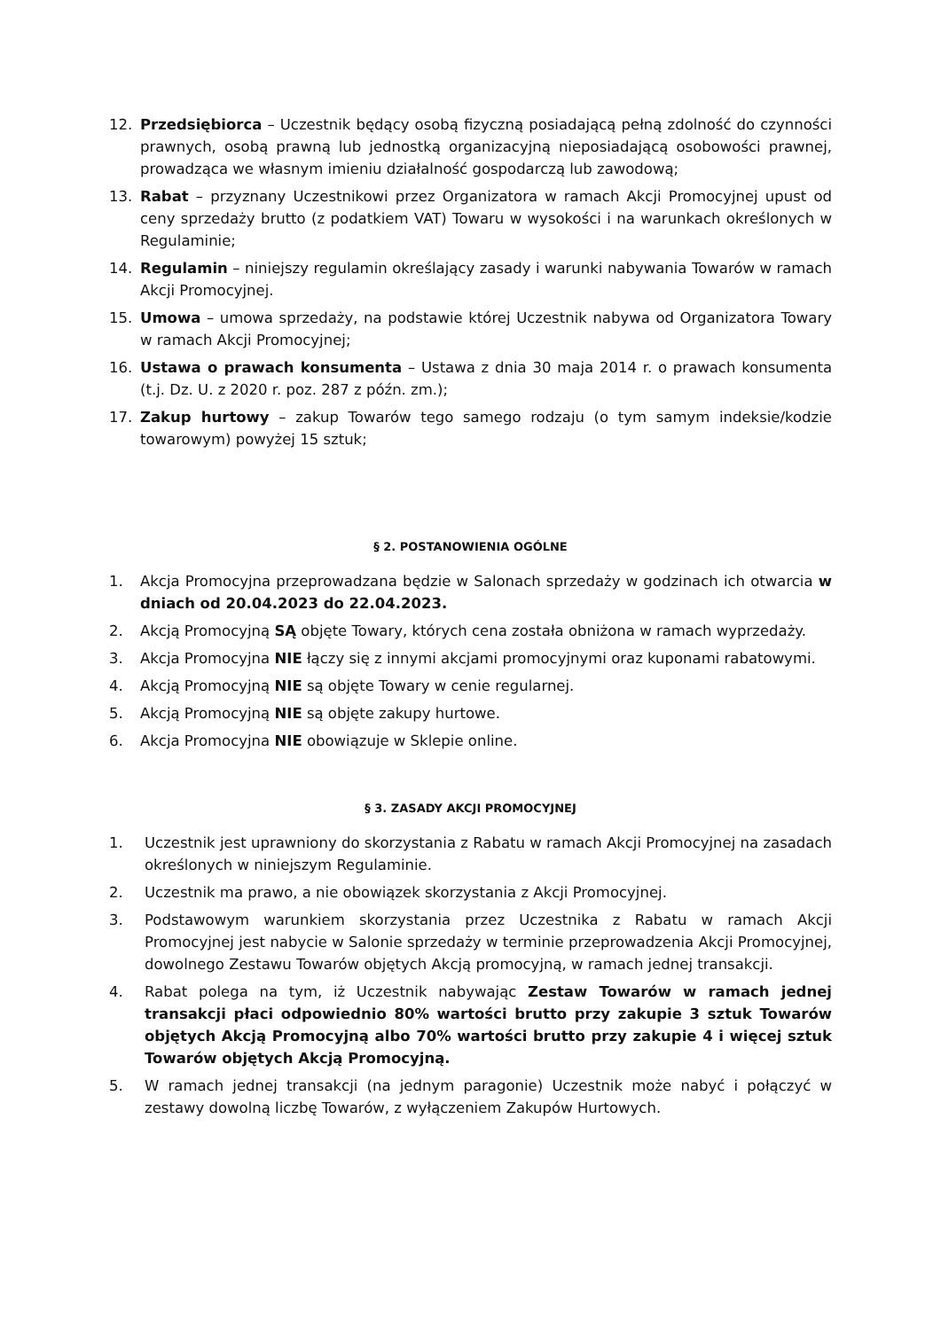12. Przedsiębiorca – Uczestnik będący osobą fizyczną posiadającą pełną zdolność do czynności prawnych, osobą prawną lub jednostką organizacyjną nieposiadającą osobowości prawnej, prowadząca we własnym imieniu działalność gospodarczą lub zawodową;
13. Rabat – przyznany Uczestnikowi przez Organizatora w ramach Akcji Promocyjnej upust od ceny sprzedaży brutto (z podatkiem VAT) Towaru w wysokości i na warunkach określonych w Regulaminie;
14. Regulamin – niniejszy regulamin określający zasady i warunki nabywania Towarów w ramach Akcji Promocyjnej.
15. Umowa – umowa sprzedaży, na podstawie której Uczestnik nabywa od Organizatora Towary w ramach Akcji Promocyjnej;
16. Ustawa o prawach konsumenta – Ustawa z dnia 30 maja 2014 r. o prawach konsumenta (t.j. Dz. U. z 2020 r. poz. 287 z późn. zm.);
17. Zakup hurtowy – zakup Towarów tego samego rodzaju (o tym samym indeksie/kodzie towarowym) powyżej 15 sztuk;
§ 2. POSTANOWIENIA OGÓLNE
1. Akcja Promocyjna przeprowadzana będzie w Salonach sprzedaży w godzinach ich otwarcia w dniach od 20.04.2023 do 22.04.2023.
2. Akcją Promocyjną SĄ objęte Towary, których cena została obniżona w ramach wyprzedaży.
3. Akcja Promocyjna NIE łączy się z innymi akcjami promocyjnymi oraz kuponami rabatowymi.
4. Akcją Promocyjną NIE są objęte Towary w cenie regularnej.
5. Akcją Promocyjną NIE są objęte zakupy hurtowe.
6. Akcja Promocyjna NIE obowiązuje w Sklepie online.
§ 3. ZASADY AKCJI PROMOCYJNEJ
1. Uczestnik jest uprawniony do skorzystania z Rabatu w ramach Akcji Promocyjnej na zasadach określonych w niniejszym Regulaminie.
2. Uczestnik ma prawo, a nie obowiązek skorzystania z Akcji Promocyjnej.
3. Podstawowym warunkiem skorzystania przez Uczestnika z Rabatu w ramach Akcji Promocyjnej jest nabycie w Salonie sprzedaży w terminie przeprowadzenia Akcji Promocyjnej, dowolnego Zestawu Towarów objętych Akcją promocyjną, w ramach jednej transakcji.
4. Rabat polega na tym, iż Uczestnik nabywając Zestaw Towarów w ramach jednej transakcji płaci odpowiednio 80% wartości brutto przy zakupie 3 sztuk Towarów objętych Akcją Promocyjną albo 70% wartości brutto przy zakupie 4 i więcej sztuk Towarów objętych Akcją Promocyjną.
5. W ramach jednej transakcji (na jednym paragonie) Uczestnik może nabyć i połączyć w zestawy dowolną liczbę Towarów, z wyłączeniem Zakupów Hurtowych.